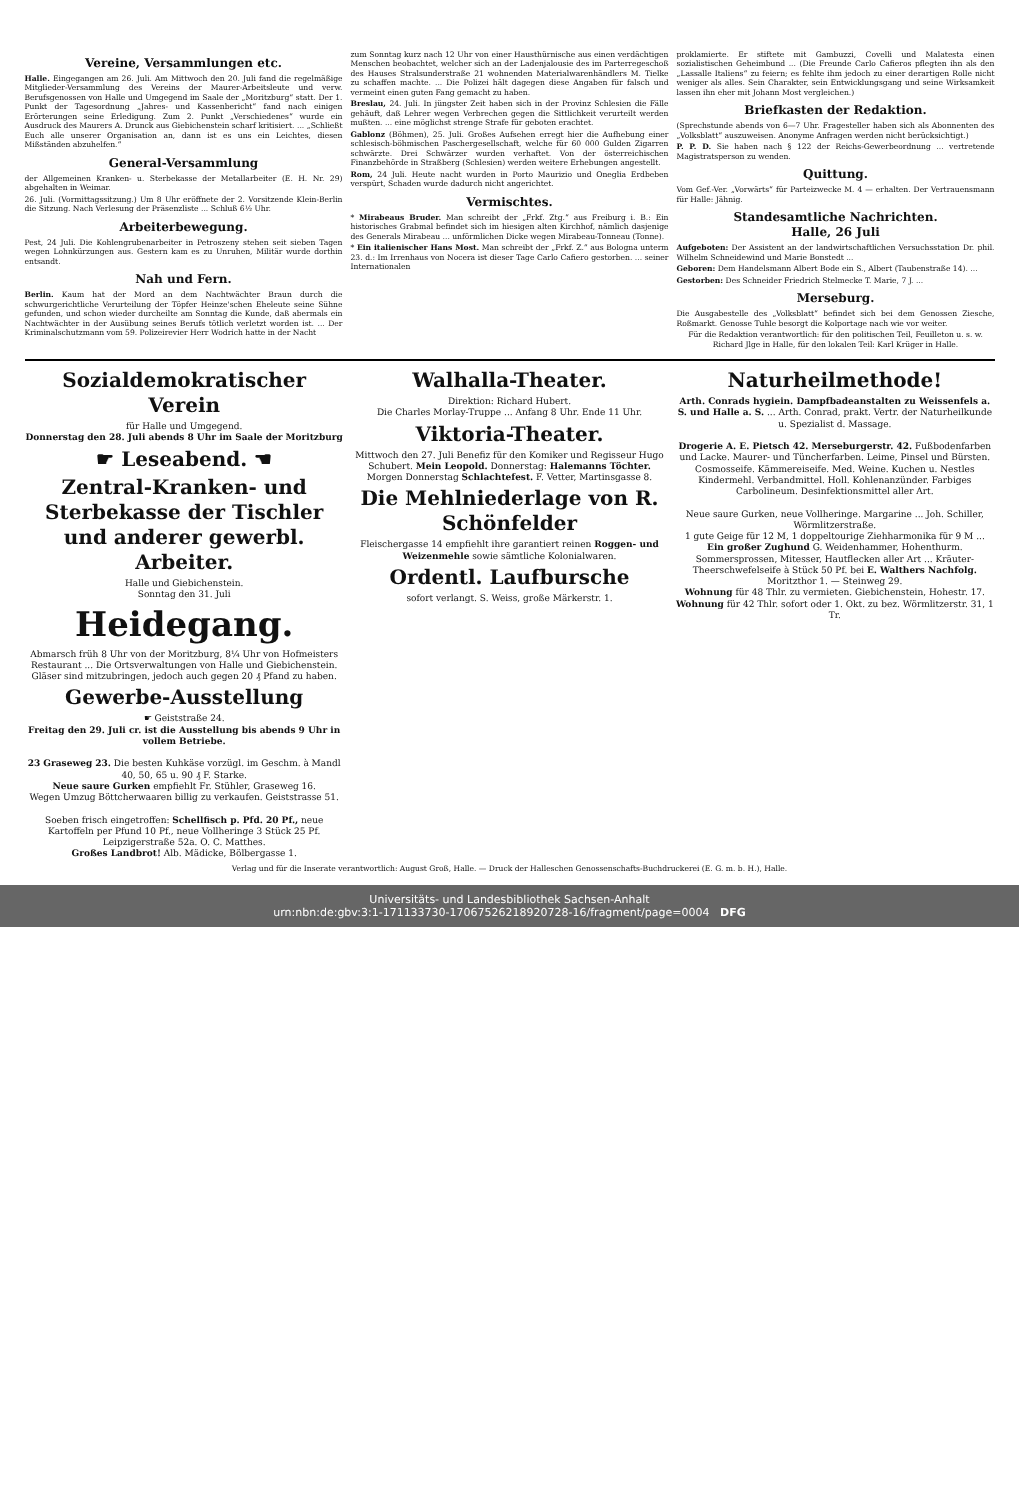Vereine, Versammlungen etc.
Halle. Eingegangen am 26. Juli. Am Mittwoch den 20. Juli fand die regelmäßige Mitglieder-Versammlung des Vereins der Maurer-Arbeitsleute und verw. Berufsgenossen von Halle und Umgegend im Saale der „Moritzburg“ statt. Der 1. Punkt der Tagesordnung „Jahres- und Kassenbericht“ fand nach einigen Erörterungen seine Erledigung. Zum 2. Punkt „Verschiedenes“ wurde ein Ausdruck des Maurers A. Drunck aus Giebichenstein scharf kritisiert. ... „Schließt Euch alle unserer Organisation an, dann ist es uns ein Leichtes, diesen Mißständen abzuhelfen.“
General-Versammlung
der Allgemeinen Kranken- u. Sterbekasse der Metallarbeiter (E. H. Nr. 29) abgehalten in Weimar.
26. Juli. (Vormittagssitzung.) Um 8 Uhr eröffnete der 2. Vorsitzende Klein-Berlin die Sitzung. Nach Verlesung der Präsenzliste ... Schluß 6½ Uhr.
Arbeiterbewegung.
Pest, 24 Juli. Die Kohlengrubenarbeiter in Petroszeny stehen seit sieben Tagen wegen Lohnkürzungen aus. Gestern kam es zu Unruhen, Militär wurde dorthin entsandt.
Nah und Fern.
Berlin. Kaum hat der Mord an dem Nachtwächter Braun durch die schwurgerichtliche Verurteilung der Töpfer Heinze'schen Eheleute seine Sühne gefunden, und schon wieder durcheilte am Sonntag die Kunde, daß abermals ein Nachtwächter in der Ausübung seines Berufs tötlich verletzt worden ist. ... Der Kriminalschutzmann vom 59. Polizeirevier Herr Wodrich hatte in der Nacht
zum Sonntag kurz nach 12 Uhr von einer Hausthürnische aus einen verdächtigen Menschen beobachtet, welcher sich an der Ladenjalousie des im Parterregeschoß des Hauses Stralsunderstraße 21 wohnenden Materialwarenhändlers M. Tielke zu schaffen machte. ... Die Polizei hält dagegen diese Angaben für falsch und vermeint einen guten Fang gemacht zu haben.
Breslau, 24. Juli. In jüngster Zeit haben sich in der Provinz Schlesien die Fälle gehäuft, daß Lehrer wegen Verbrechen gegen die Sittlichkeit verurteilt werden mußten. ... eine möglichst strenge Strafe für geboten erachtet.
Gablonz (Böhmen), 25. Juli. Großes Aufsehen erregt hier die Aufhebung einer schlesisch-böhmischen Paschergesellschaft, welche für 60 000 Gulden Zigarren schwärzte. Drei Schwärzer wurden verhaftet. Von der österreichischen Finanzbehörde in Straßberg (Schlesien) werden weitere Erhebungen angestellt.
Rom, 24 Juli. Heute nacht wurden in Porto Maurizio und Oneglia Erdbeben verspürt, Schaden wurde dadurch nicht angerichtet.
Vermischtes.
* Mirabeaus Bruder. Man schreibt der „Frkf. Ztg.“ aus Freiburg i. B.: Ein historisches Grabmal befindet sich im hiesigen alten Kirchhof, nämlich dasjenige des Generals Mirabeau ... unförmlichen Dicke wegen Mirabeau-Tonneau (Tonne).
* Ein italienischer Hans Most. Man schreibt der „Frkf. Z.“ aus Bologna unterm 23. d.: Im Irrenhaus von Nocera ist dieser Tage Carlo Cafiero gestorben. ... seiner Internationalen
proklamierte. Er stiftete mit Gambuzzi, Covelli und Malatesta einen sozialistischen Geheimbund ... (Die Freunde Carlo Cafieros pflegten ihn als den „Lassalle Italiens“ zu feiern; es fehlte ihm jedoch zu einer derartigen Rolle nicht weniger als alles. Sein Charakter, sein Entwicklungsgang und seine Wirksamkeit lassen ihn eher mit Johann Most vergleichen.)
Briefkasten der Redaktion.
(Sprechstunde abends von 6—7 Uhr. Fragesteller haben sich als Abonnenten des „Volksblatt“ auszuweisen. Anonyme Anfragen werden nicht berücksichtigt.)
P. P. D. Sie haben nach § 122 der Reichs-Gewerbeordnung ... vertretende Magistratsperson zu wenden.
Quittung.
Vom Gef.-Ver. „Vorwärts“ für Parteizwecke M. 4 — erhalten. Der Vertrauensmann für Halle: Jähnig.
Standesamtliche Nachrichten.
Halle, 26 Juli
Aufgeboten: Der Assistent an der landwirtschaftlichen Versuchsstation Dr. phil. Wilhelm Schneidewind und Marie Bonstedt ...
Geboren: Dem Handelsmann Albert Bode ein S., Albert (Taubenstraße 14). ...
Gestorben: Des Schneider Friedrich Stelmecke T. Marie, 7 J. ...
Merseburg.
Die Ausgabestelle des „Volksblatt“ befindet sich bei dem Genossen Ziesche, Roßmarkt. Genosse Tuhle besorgt die Kolportage nach wie vor weiter.
Für die Redaktion verantwortlich: für den politischen Teil, Feuilleton u. s. w. Richard Jlge in Halle, für den lokalen Teil: Karl Krüger in Halle.
Sozialdemokratischer Verein
für Halle und Umgegend.
Donnerstag den 28. Juli abends 8 Uhr im Saale der Moritzburg
☛ Leseabend. ☚
Zentral-Kranken- und Sterbekasse der Tischler und anderer gewerbl. Arbeiter.
Halle und Giebichenstein.
Sonntag den 31. Juli
Heidegang.
Abmarsch früh 8 Uhr von der Moritzburg, 8¼ Uhr von Hofmeisters Restaurant ... Die Ortsverwaltungen von Halle und Giebichenstein.
Gläser sind mitzubringen, jedoch auch gegen 20 ₰ Pfand zu haben.
Gewerbe-Ausstellung
☛ Geiststraße 24.
Freitag den 29. Juli cr. ist die Ausstellung bis abends 9 Uhr in vollem Betriebe.
23 Graseweg 23. Die besten Kuhkäse vorzügl. im Geschm. à Mandl 40, 50, 65 u. 90 ₰ F. Starke.
Neue saure Gurken empfiehlt Fr. Stühler, Graseweg 16.
Wegen Umzug Böttcherwaaren billig zu verkaufen. Geiststrasse 51.
Soeben frisch eingetroffen: Schellfisch p. Pfd. 20 Pf., neue Kartoffeln per Pfund 10 Pf., neue Vollheringe 3 Stück 25 Pf. Leipzigerstraße 52a. O. C. Matthes.
Großes Landbrot! Alb. Mädicke, Bölbergasse 1.
Walhalla-Theater.
Direktion: Richard Hubert.
Die Charles Morlay-Truppe ... Anfang 8 Uhr. Ende 11 Uhr.
Viktoria-Theater.
Mittwoch den 27. Juli Benefiz für den Komiker und Regisseur Hugo Schubert. Mein Leopold. Donnerstag: Halemanns Töchter.
Morgen Donnerstag Schlachtefest. F. Vetter, Martinsgasse 8.
Die Mehlniederlage von R. Schönfelder
Fleischergasse 14 empfiehlt ihre garantiert reinen Roggen- und Weizenmehle sowie sämtliche Kolonialwaren.
Ordentl. Laufbursche
sofort verlangt. S. Weiss, große Märkerstr. 1.
Naturheilmethode!
Arth. Conrads hygiein. Dampfbadeanstalten zu Weissenfels a. S. und Halle a. S. ... Arth. Conrad, prakt. Vertr. der Naturheilkunde u. Spezialist d. Massage.
Drogerie A. E. Pietsch 42. Merseburgerstr. 42. Fußbodenfarben und Lacke. Maurer- und Tüncherfarben. Leime, Pinsel und Bürsten. Cosmosseife. Kämmereiseife. Med. Weine. Kuchen u. Nestles Kindermehl. Verbandmittel. Holl. Kohlenanzünder. Farbiges Carbolineum. Desinfektionsmittel aller Art.
Neue saure Gurken, neue Vollheringe. Margarine ... Joh. Schiller, Wörmlitzerstraße.
1 gute Geige für 12 M, 1 doppeltourige Ziehharmonika für 9 M ...
Ein großer Zughund G. Weidenhammer, Hohenthurm.
Sommersprossen, Mitesser, Hautflecken aller Art ... Kräuter-Theerschwefelseife à Stück 50 Pf. bei E. Walthers Nachfolg. Moritzthor 1. — Steinweg 29.
Wohnung für 48 Thlr. zu vermieten. Giebichenstein, Hohestr. 17.
Wohnung für 42 Thlr. sofort oder 1. Okt. zu bez. Wörmlitzerstr. 31, 1 Tr.
Verlag und für die Inserate verantwortlich: August Groß, Halle. — Druck der Halleschen Genossenschafts-Buchdruckerei (E. G. m. b. H.), Halle.
Universitäts- und Landesbibliothek Sachsen-Anhalt
urn:nbn:de:gbv:3:1-171133730-17067526218920728-16/fragment/page=0004 DFG